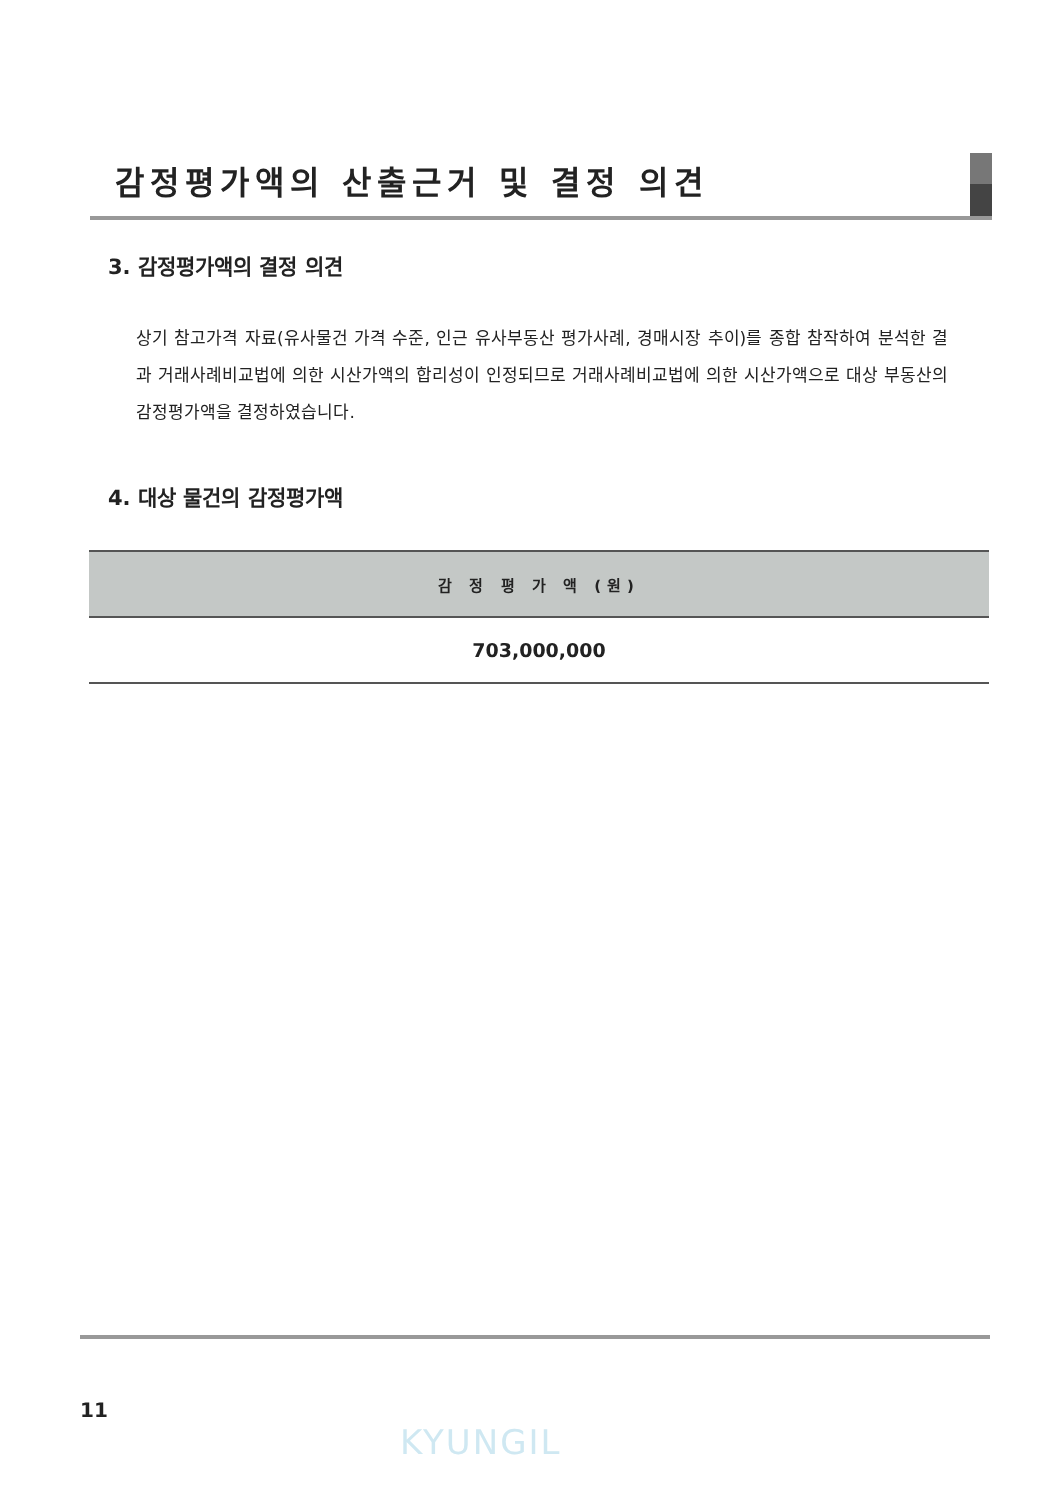감정평가액의 산출근거 및 결정 의견
3. 감정평가액의 결정 의견
상기 참고가격 자료(유사물건 가격 수준, 인근 유사부동산 평가사례, 경매시장 추이)를 종합 참작하여 분석한 결과 거래사례비교법에 의한 시산가액의 합리성이 인정되므로 거래사례비교법에 의한 시산가액으로 대상 부동산의 감정평가액을 결정하였습니다.
4. 대상 물건의 감정평가액
| 감 정 평 가 액 (원) |
| --- |
| 703,000,000 |
11
KYUNGIL